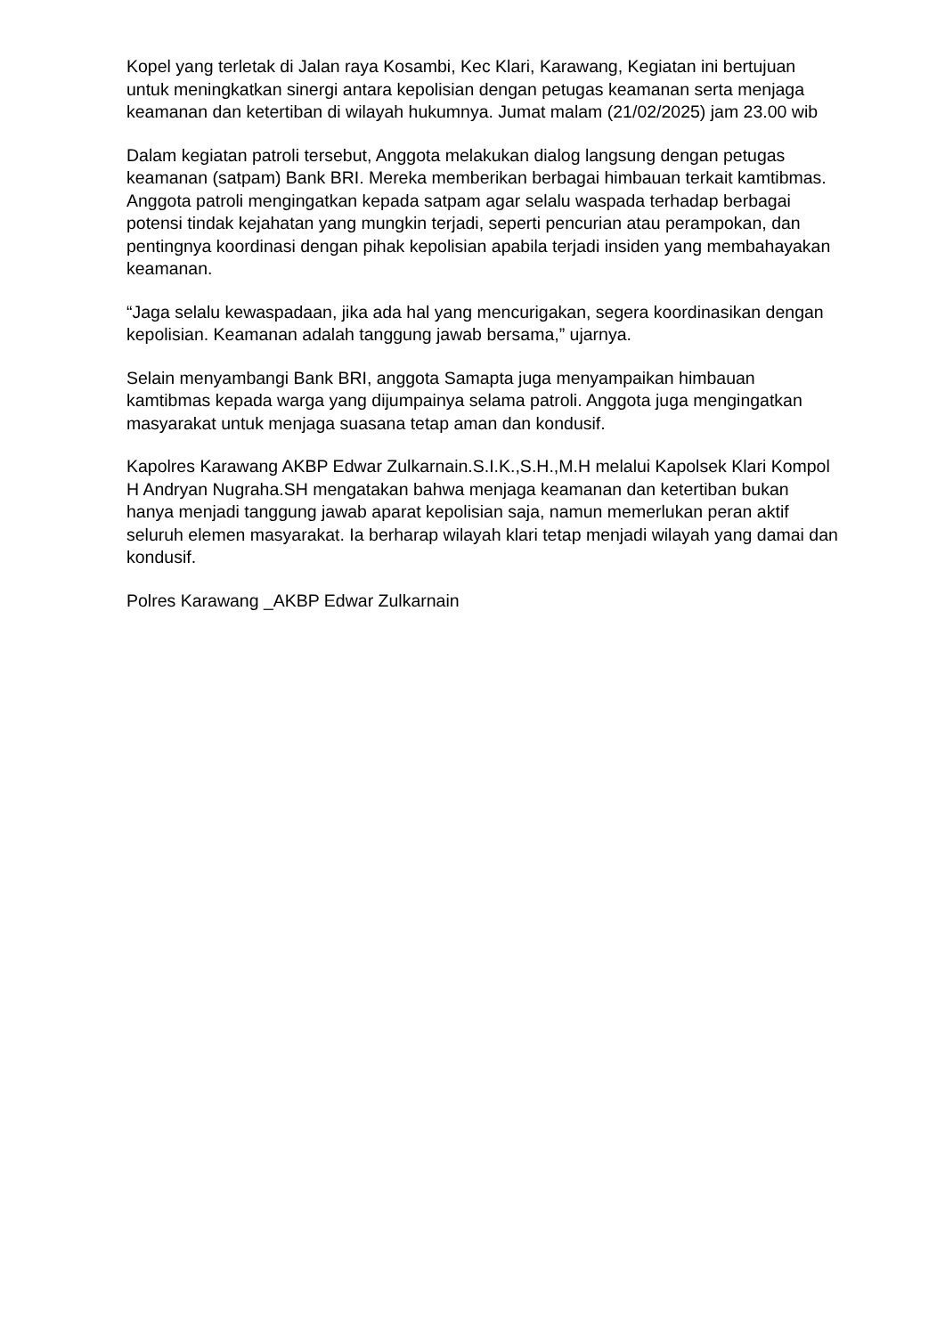Kopel yang terletak di Jalan raya Kosambi, Kec Klari, Karawang, Kegiatan ini bertujuan untuk meningkatkan sinergi antara kepolisian dengan petugas keamanan serta menjaga keamanan dan ketertiban di wilayah hukumnya. Jumat malam (21/02/2025) jam 23.00 wib
Dalam kegiatan patroli tersebut, Anggota melakukan dialog langsung dengan petugas keamanan (satpam) Bank BRI. Mereka memberikan berbagai himbauan terkait kamtibmas. Anggota patroli mengingatkan kepada satpam agar selalu waspada terhadap berbagai potensi tindak kejahatan yang mungkin terjadi, seperti pencurian atau perampokan, dan pentingnya koordinasi dengan pihak kepolisian apabila terjadi insiden yang membahayakan keamanan.
“Jaga selalu kewaspadaan, jika ada hal yang mencurigakan, segera koordinasikan dengan kepolisian. Keamanan adalah tanggung jawab bersama,” ujarnya.
Selain menyambangi Bank BRI, anggota Samapta juga menyampaikan himbauan kamtibmas kepada warga yang dijumpainya selama patroli. Anggota juga mengingatkan masyarakat untuk menjaga suasana tetap aman dan kondusif.
Kapolres Karawang AKBP Edwar Zulkarnain.S.I.K.,S.H.,M.H melalui Kapolsek Klari Kompol H Andryan Nugraha.SH mengatakan bahwa menjaga keamanan dan ketertiban bukan hanya menjadi tanggung jawab aparat kepolisian saja, namun memerlukan peran aktif seluruh elemen masyarakat. Ia berharap wilayah klari tetap menjadi wilayah yang damai dan kondusif.
Polres Karawang _AKBP Edwar Zulkarnain